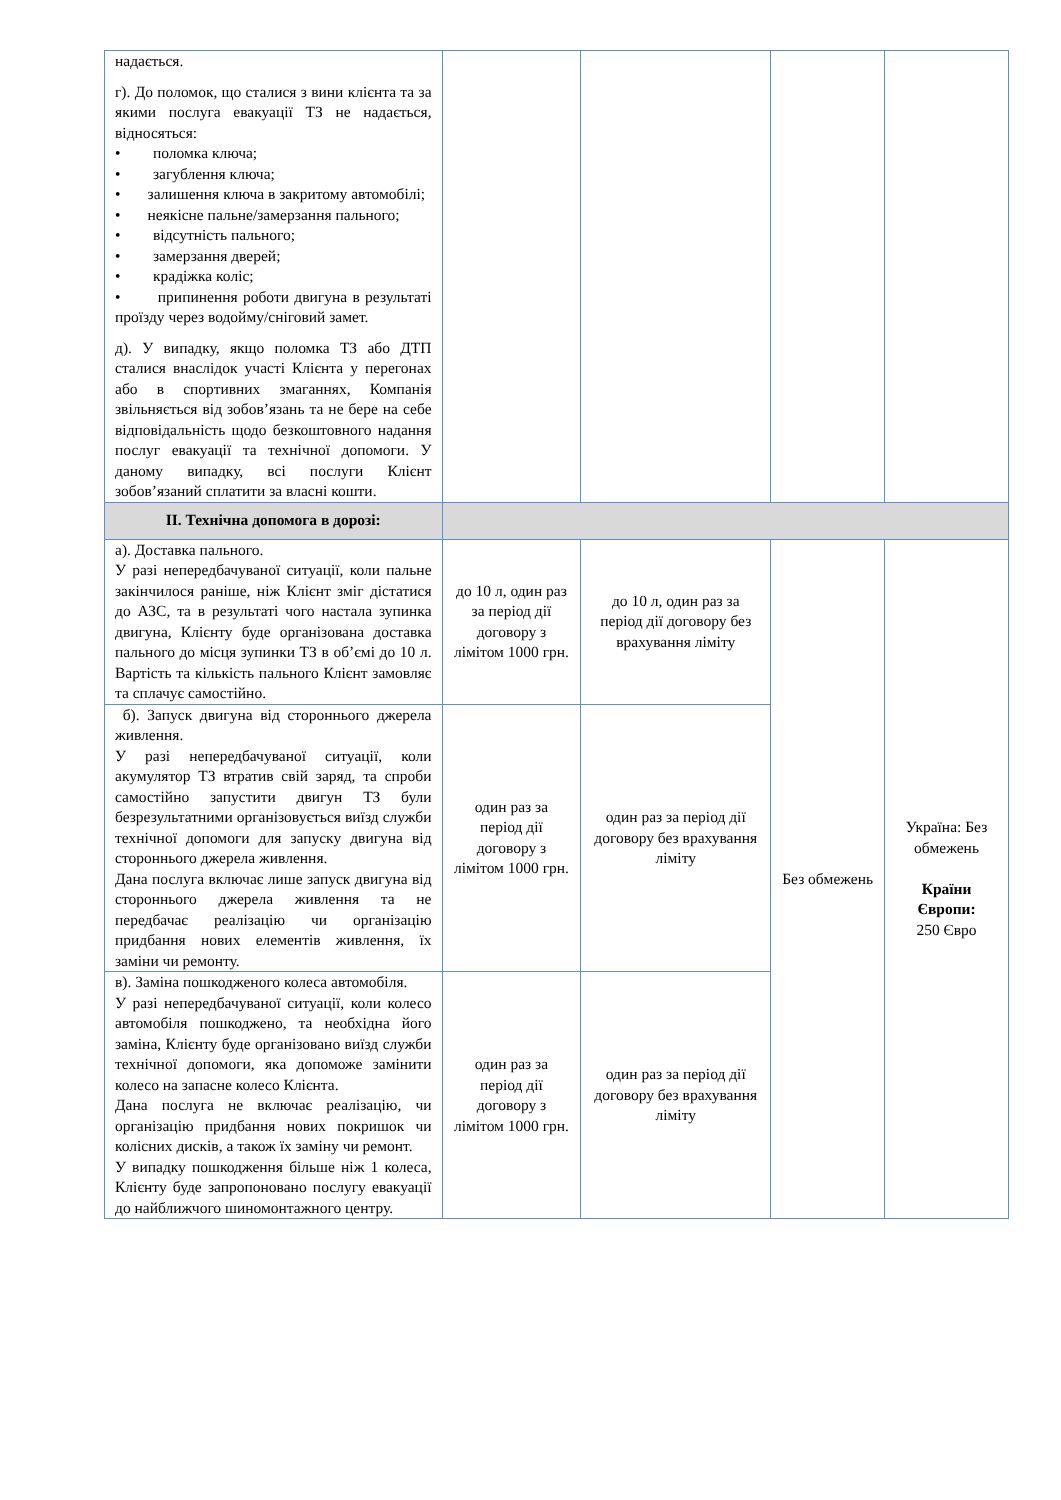| надається. г). До поломок, що сталися з вини клієнта та за якими послуга евакуації ТЗ не надається, відносяться: • поломка ключа; • загублення ключа; • залишення ключа в закритому автомобілі; • неякісне пальне/замерзання пального; • відсутність пального; • замерзання дверей; • крадіжка коліс; • припинення роботи двигуна в результаті проїзду через водойму/сніговий замет. д). У випадку, якщо поломка ТЗ або ДТП сталися внаслідок участі Клієнта у перегонах або в спортивних змаганнях, Компанія звільняється від зобов’язань та не бере на себе відповідальність щодо безкоштовного надання послуг евакуації та технічної допомоги. У даному випадку, всі послуги Клієнт зобов’язаний сплатити за власні кошти. | | | | |
| ІІ. Технічна допомога в дорозі: | | | | |
| а). Доставка пального. У разі непередбачуваної ситуації, коли пальне закінчилося раніше, ніж Клієнт зміг дістатися до АЗС, та в результаті чого настала зупинка двигуна, Клієнту буде організована доставка пального до місця зупинки ТЗ в об’ємі до 10 л. Вартість та кількість пального Клієнт замовляє та сплачує самостійно. | до 10 л, один раз за період дії договору з лімітом 1000 грн. | до 10 л, один раз за період дії договору без врахування ліміту | Без обмежень | Україна: Без обмежень Країни Європи: 250 Євро |
| б). Запуск двигуна від стороннього джерела живлення. У разі непередбачуваної ситуації, коли акумулятор ТЗ втратив свій заряд, та спроби самостійно запустити двигун ТЗ були безрезультатними організовується виїзд служби технічної допомоги для запуску двигуна від стороннього джерела живлення. Дана послуга включає лише запуск двигуна від стороннього джерела живлення та не передбачає реалізацію чи організацію придбання нових елементів живлення, їх заміни чи ремонту. | один раз за період дії договору з лімітом 1000 грн. | один раз за період дії договору без врахування ліміту | | |
| в). Заміна пошкодженого колеса автомобіля. У разі непередбачуваної ситуації, коли колесо автомобіля пошкоджено, та необхідна його заміна, Клієнту буде організовано виїзд служби технічної допомоги, яка допоможе замінити колесо на запасне колесо Клієнта. Дана послуга не включає реалізацію, чи організацію придбання нових покришок чи колісних дисків, а також їх заміну чи ремонт. У випадку пошкодження більше ніж 1 колеса, Клієнту буде запропоновано послугу евакуації до найближчого шиномонтажного центру. | один раз за період дії договору з лімітом 1000 грн. | один раз за період дії договору без врахування ліміту | | |